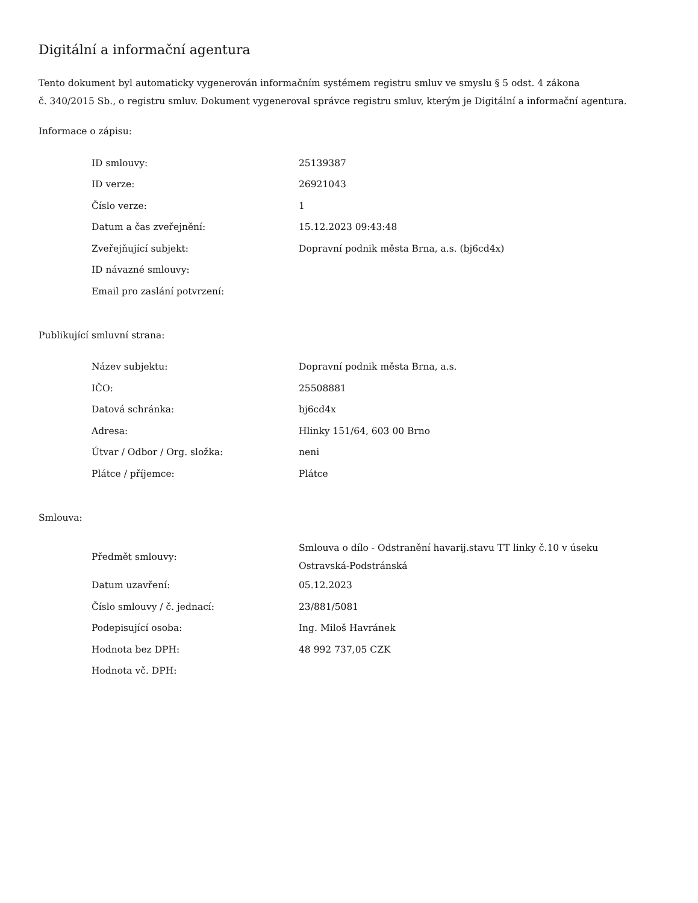Digitální a informační agentura
Tento dokument byl automaticky vygenerován informačním systémem registru smluv ve smyslu § 5 odst. 4 zákona
č. 340/2015 Sb., o registru smluv. Dokument vygeneroval správce registru smluv, kterým je Digitální a informační agentura.
Informace o zápisu:
| ID smlouvy: | 25139387 |
| ID verze: | 26921043 |
| Číslo verze: | 1 |
| Datum a čas zveřejnění: | 15.12.2023 09:43:48 |
| Zveřejňující subjekt: | Dopravní podnik města Brna, a.s. (bj6cd4x) |
| ID návazné smlouvy: | |
| Email pro zaslání potvrzení: | |
Publikující smluvní strana:
| Název subjektu: | Dopravní podnik města Brna, a.s. |
| IČO: | 25508881 |
| Datová schránka: | bj6cd4x |
| Adresa: | Hlinky 151/64, 603 00 Brno |
| Útvar / Odbor / Org. složka: | neni |
| Plátce / příjemce: | Plátce |
Smlouva:
| Předmět smlouvy: | Smlouva o dílo - Odstranění havarij.stavu TT linky č.10 v úseku Ostravská-Podstránská |
| Datum uzavření: | 05.12.2023 |
| Číslo smlouvy / č. jednací: | 23/881/5081 |
| Podepisující osoba: | Ing. Miloš Havránek |
| Hodnota bez DPH: | 48 992 737,05 CZK |
| Hodnota vč. DPH: | |